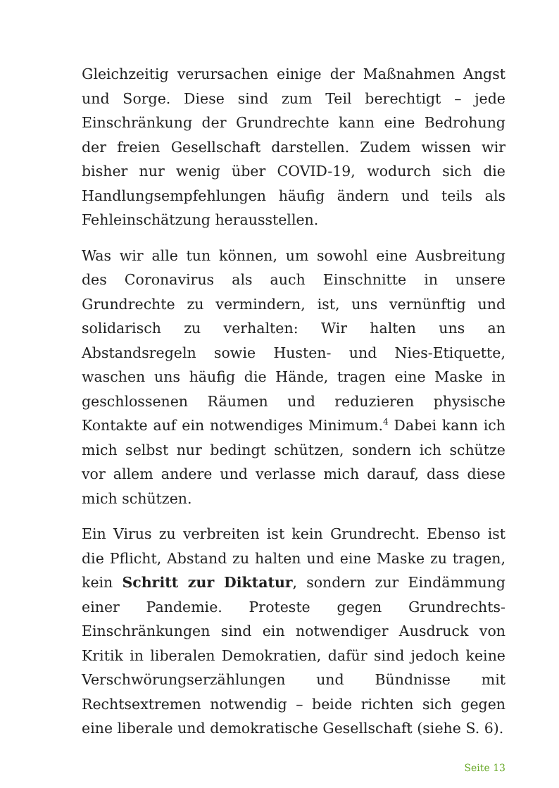Gleichzeitig verursachen einige der Maßnahmen Angst und Sorge. Diese sind zum Teil berechtigt – jede Einschränkung der Grundrechte kann eine Bedrohung der freien Gesellschaft darstellen. Zudem wissen wir bisher nur wenig über COVID-19, wodurch sich die Handlungsempfehlungen häufig ändern und teils als Fehleinschätzung herausstellen.
Was wir alle tun können, um sowohl eine Ausbreitung des Coronavirus als auch Einschnitte in unsere Grundrechte zu vermindern, ist, uns vernünftig und solidarisch zu verhalten: Wir halten uns an Abstandsregeln sowie Husten- und Nies-Etiquette, waschen uns häufig die Hände, tragen eine Maske in geschlossenen Räumen und reduzieren physische Kontakte auf ein notwendiges Minimum.<sup>4</sup> Dabei kann ich mich selbst nur bedingt schützen, sondern ich schütze vor allem andere und verlasse mich darauf, dass diese mich schützen.
Ein Virus zu verbreiten ist kein Grundrecht. Ebenso ist die Pflicht, Abstand zu halten und eine Maske zu tragen, kein Schritt zur Diktatur, sondern zur Eindämmung einer Pandemie. Proteste gegen Grundrechts-Einschränkungen sind ein notwendiger Ausdruck von Kritik in liberalen Demokratien, dafür sind jedoch keine Verschwörungserzählungen und Bündnisse mit Rechtsextremen notwendig – beide richten sich gegen eine liberale und demokratische Gesellschaft (siehe S. 6).
Seite 13